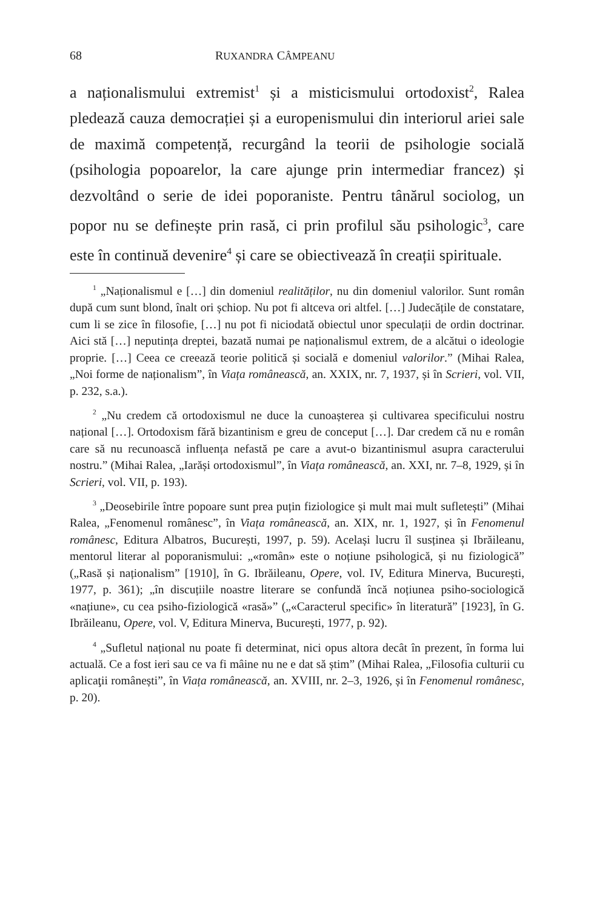68 RUXANDRA CÂMPEANU
a naționalismului extremist<sup>1</sup> și a misticismului ortodoxist<sup>2</sup>, Ralea pledează cauza democrației și a europenismului din interiorul ariei sale de maximă competență, recurgând la teorii de psihologie socială (psihologia popoarelor, la care ajunge prin intermediar francez) și dezvoltând o serie de idei poporaniste. Pentru tânărul sociolog, un popor nu se definește prin rasă, ci prin profilul său psihologic<sup>3</sup>, care este în continuă devenire<sup>4</sup> și care se obiectivează în creații spirituale.
<sup>1</sup> „Naționalismul e […] din domeniul realităților, nu din domeniul valorilor. Sunt român după cum sunt blond, înalt ori șchiop. Nu pot fi altceva ori altfel. […] Judecățile de constatare, cum li se zice în filosofie, […] nu pot fi niciodată obiectul unor speculații de ordin doctrinar. Aici stă […] neputința dreptei, bazată numai pe naționalismul extrem, de a alcătui o ideologie proprie. […] Ceea ce creează teorie politică și socială e domeniul valorilor.” (Mihai Ralea, „Noi forme de naționalism”, în Viața românească, an. XXIX, nr. 7, 1937, și în Scrieri, vol. VII, p. 232, s.a.).
<sup>2</sup> „Nu credem că ortodoxismul ne duce la cunoașterea și cultivarea specificului nostru național […]. Ortodoxism fără bizantinism e greu de conceput […]. Dar credem că nu e român care să nu recunoască influența nefastă pe care a avut-o bizantinismul asupra caracterului nostru.” (Mihai Ralea, „Iarăși ortodoxismul”, în Viața românească, an. XXI, nr. 7–8, 1929, și în Scrieri, vol. VII, p. 193).
<sup>3</sup> „Deosebirile între popoare sunt prea puțin fiziologice și mult mai mult sufletești” (Mihai Ralea, „Fenomenul românesc”, în Viața românească, an. XIX, nr. 1, 1927, și în Fenomenul românesc, Editura Albatros, București, 1997, p. 59). Același lucru îl susținea și Ibrăileanu, mentorul literar al poporanismului: „«român» este o noțiune psihologică, și nu fiziologică” („Rasă și naționalism” [1910], în G. Ibrăileanu, Opere, vol. IV, Editura Minerva, București, 1977, p. 361); „în discuțiile noastre literare se confundă încă noțiunea psiho-sociologică «națiune», cu cea psiho-fiziologică «rasă»” („«Caracterul specific» în literatură” [1923], în G. Ibrăileanu, Opere, vol. V, Editura Minerva, București, 1977, p. 92).
<sup>4</sup> „Sufletul național nu poate fi determinat, nici opus altora decât în prezent, în forma lui actuală. Ce a fost ieri sau ce va fi mâine nu ne e dat să știm” (Mihai Ralea, „Filosofia culturii cu aplicaţii românești”, în Viața românească, an. XVIII, nr. 2–3, 1926, și în Fenomenul românesc, p. 20).